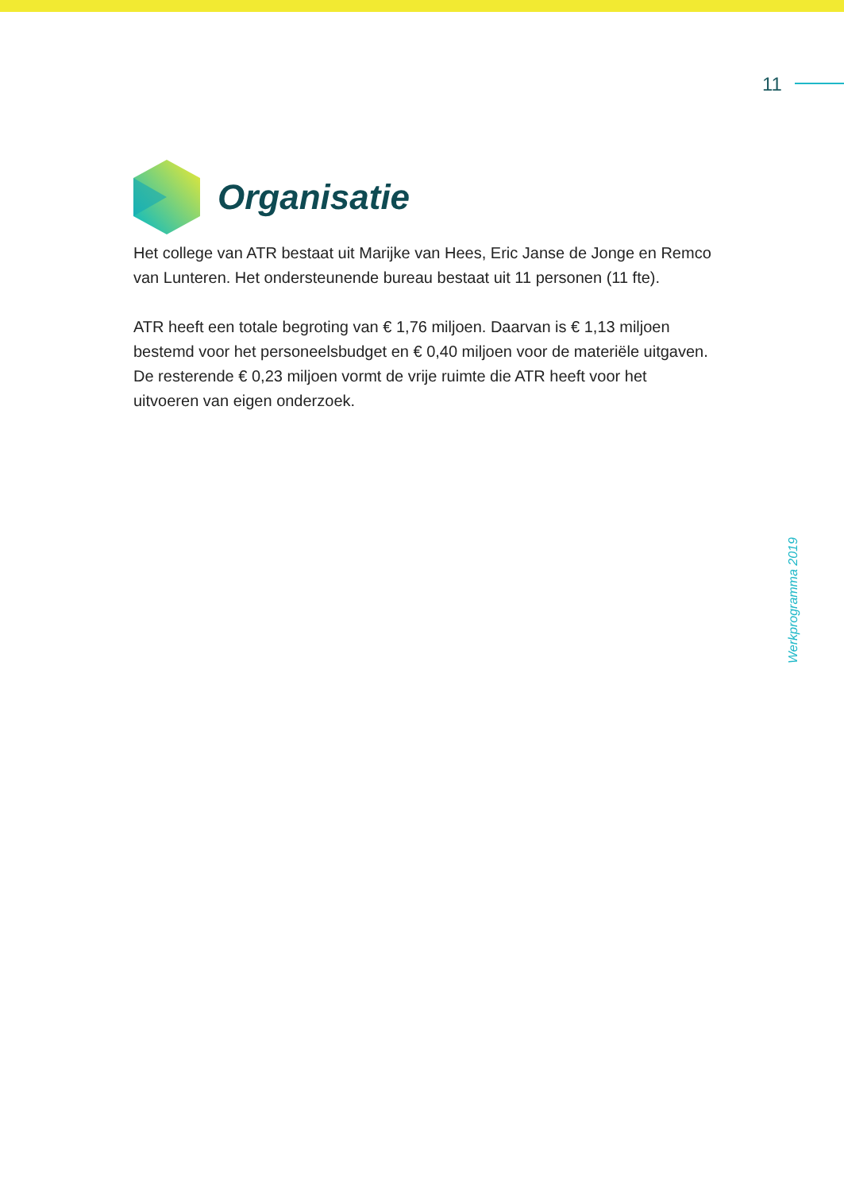11
Organisatie
Het college van ATR bestaat uit Marijke van Hees, Eric Janse de Jonge en Remco van Lunteren. Het ondersteunende bureau bestaat uit 11 personen (11 fte).
ATR heeft een totale begroting van € 1,76 miljoen. Daarvan is € 1,13 miljoen bestemd voor het personeelsbudget en € 0,40 miljoen voor de materiële uitgaven. De resterende € 0,23 miljoen vormt de vrije ruimte die ATR heeft voor het uitvoeren van eigen onderzoek.
Werkprogramma 2019